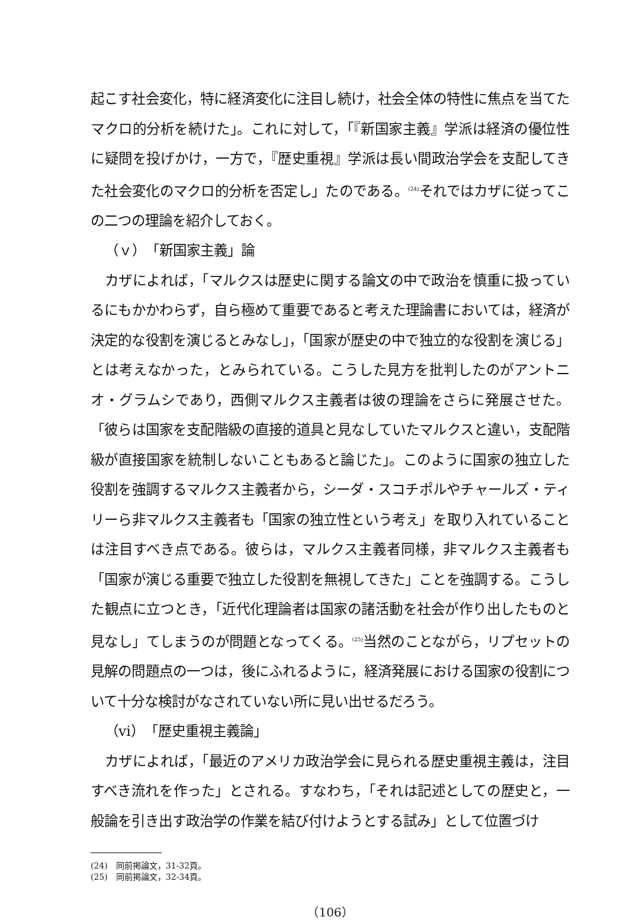起こす社会変化，特に経済変化に注目し続け，社会全体の特性に焦点を当てたマクロ的分析を続けた」。これに対して，「『新国家主義』学派は経済の優位性に疑問を投げかけ，一方で，『歴史重視』学派は長い間政治学会を支配してきた社会変化のマクロ的分析を否定し」たのである。<sup>(24)</sup>それではカザに従ってこの二つの理論を紹介しておく。
（ｖ）「新国家主義」論
　カザによれば，「マルクスは歴史に関する論文の中で政治を慎重に扱っているにもかかわらず，自ら極めて重要であると考えた理論書においては，経済が決定的な役割を演じるとみなし」，「国家が歴史の中で独立的な役割を演じる」とは考えなかった，とみられている。こうした見方を批判したのがアントニオ・グラムシであり，西側マルクス主義者は彼の理論をさらに発展させた。「彼らは国家を支配階級の直接的道具と見なしていたマルクスと違い，支配階級が直接国家を統制しないこともあると論じた」。このように国家の独立した役割を強調するマルクス主義者から，シーダ・スコチポルやチャールズ・ティリーら非マルクス主義者も「国家の独立性という考え」を取り入れていることは注目すべき点である。彼らは，マルクス主義者同様，非マルクス主義者も「国家が演じる重要で独立した役割を無視してきた」ことを強調する。こうした観点に立つとき，「近代化理論者は国家の諸活動を社会が作り出したものと見なし」てしまうのが問題となってくる。<sup>(25)</sup>当然のことながら，リプセットの見解の問題点の一つは，後にふれるように，経済発展における国家の役割について十分な検討がなされていない所に見い出せるだろう。
（vi）「歴史重視主義論」
　カザによれば，「最近のアメリカ政治学会に見られる歴史重視主義は，注目すべき流れを作った」とされる。すなわち，「それは記述としての歴史と，一般論を引き出す政治学の作業を結び付けようとする試み」として位置づけ
(24)　同前掲論文，31-32頁。
(25)　同前掲論文，32-34頁。
（106）